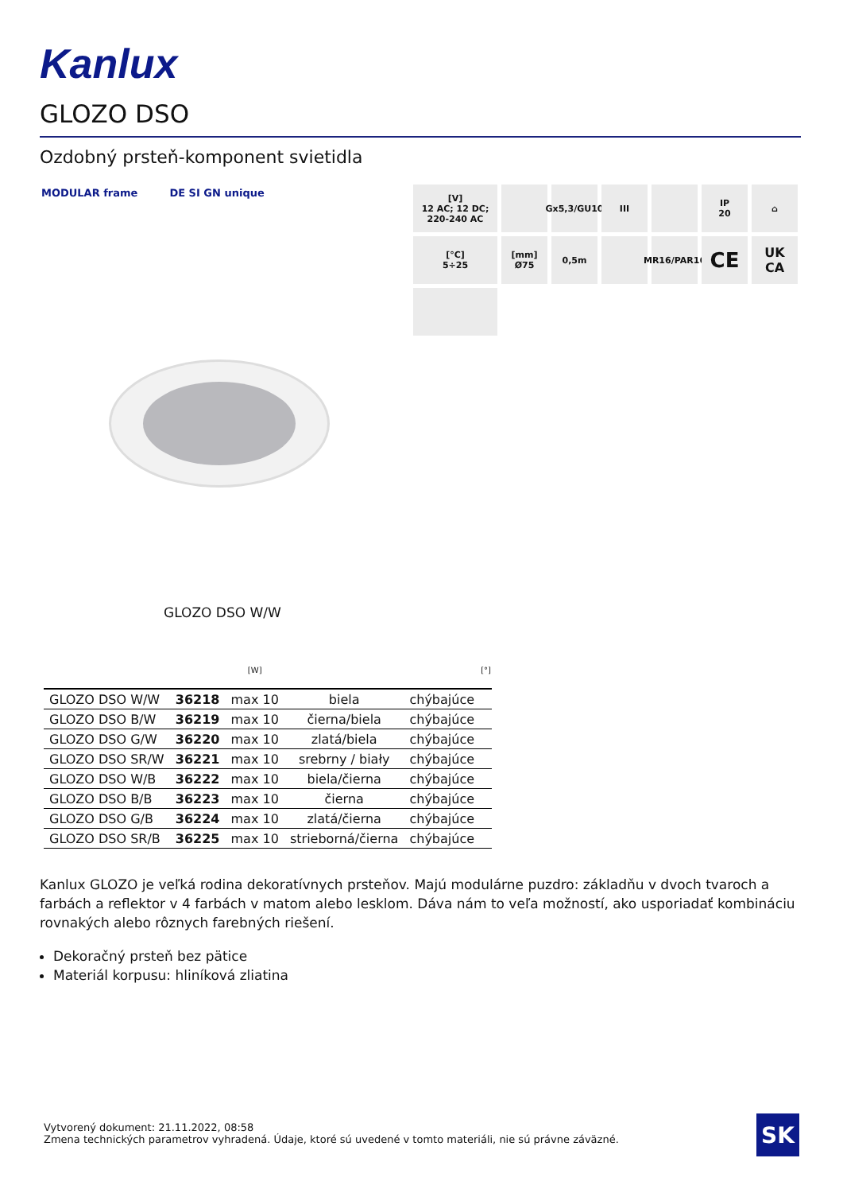Kanlux
GLOZO DSO
Ozdobný prsteň-komponent svietidla
MODULAR frame DE SI GN unique
[V]
12 AC; 12 DC;
220-240 AC
Gx5,3/GU10
III
IP
20
⌂
[°C]
5÷25
[mm]
Ø75
0,5m
MR16/PAR16
CE
UK
CA
GLOZO DSO W/W
| | | [W] | | | [°] |
| --- | --- | --- | --- | --- | --- |
| GLOZO DSO W/W | 36218 | max 10 | biela | chýbajúce | |
| GLOZO DSO B/W | 36219 | max 10 | čierna/biela | chýbajúce | |
| GLOZO DSO G/W | 36220 | max 10 | zlatá/biela | chýbajúce | |
| GLOZO DSO SR/W | 36221 | max 10 | srebrny / biały | chýbajúce | |
| GLOZO DSO W/B | 36222 | max 10 | biela/čierna | chýbajúce | |
| GLOZO DSO B/B | 36223 | max 10 | čierna | chýbajúce | |
| GLOZO DSO G/B | 36224 | max 10 | zlatá/čierna | chýbajúce | |
| GLOZO DSO SR/B | 36225 | max 10 | strieborná/čierna | chýbajúce | |
Kanlux GLOZO je veľká rodina dekoratívnych prsteňov. Majú modulárne puzdro: základňu v dvoch tvaroch a farbách a reflektor v 4 farbách v matom alebo lesklom. Dáva nám to veľa možností, ako usporiadať kombináciu rovnakých alebo rôznych farebných riešení.
Dekoračný prsteň bez pätice
Materiál korpusu: hliníková zliatina
Vytvorený dokument: 21.11.2022, 08:58
Zmena technických parametrov vyhradená. Údaje, ktoré sú uvedené v tomto materiáli, nie sú právne záväzné.
SK